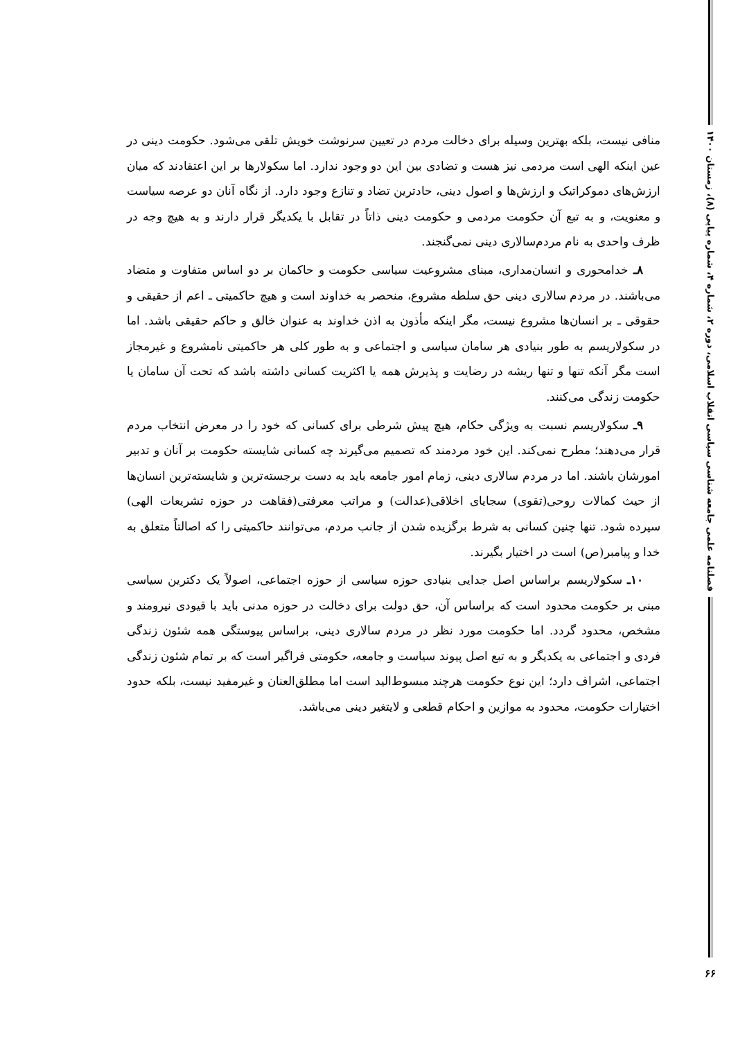فصلنامه علمی جامعه شناسی سیاسی انقلاب اسلامی، دوره ۲، شماره ۴، شماره پیاپی (۸)، زمستان ۱۴۰۰
۶۶
منافی نیست، بلکه بهترین وسیله برای دخالت مردم در تعیین سرنوشت خویش تلقی می‌شود. حکومت دینی در عین اینکه الهی است مردمی نیز هست و تضادی بین این دو وجود ندارد. اما سکولارها بر این اعتقادند که میان ارزش‌های دموکراتیک و ارزش‌ها و اصول دینی، حادترین تضاد و تنازع وجود دارد. از نگاه آنان دو عرصه سیاست و معنویت، و به تبع آن حکومت مردمی و حکومت دینی ذاتاً در تقابل با یکدیگر قرار دارند و به هیچ وجه در ظرف واحدی به نام مردم‌سالاری دینی نمی‌گنجند.
۸ـ خدامحوری و انسان‌مداری، مبنای مشروعیت سیاسی حکومت و حاکمان بر دو اساس متفاوت و متضاد می‌باشند. در مردم سالاری دینی حق سلطه مشروع، منحصر به خداوند است و هیچ حاکمیتی ـ اعم از حقیقی و حقوقی ـ بر انسان‌ها مشروع نیست، مگر اینکه مأذون به اذن خداوند به عنوان خالق و حاکم حقیقی باشد. اما در سکولاریسم به طور بنیادی هر سامان سیاسی و اجتماعی و به طور کلی هر حاکمیتی نامشروع و غیرمجاز است مگر آنکه تنها و تنها ریشه در رضایت و پذیرش همه یا اکثریت کسانی داشته باشد که تحت آن سامان یا حکومت زندگی می‌کنند.
۹ـ سکولاریسم نسبت به ویژگی حکام، هیچ پیش شرطی برای کسانی که خود را در معرض انتخاب مردم قرار می‌دهند؛ مطرح نمی‌کند. این خود مردمند که تصمیم می‌گیرند چه کسانی شایسته حکومت بر آنان و تدبیر امورشان باشند. اما در مردم سالاری دینی، زمام امور جامعه باید به دست برجسته‌ترین و شایسته‌ترین انسان‌ها از حیث کمالات روحی(تقوی) سجایای اخلاقی(عدالت) و مراتب معرفتی(فقاهت در حوزه تشریعات الهی) سپرده شود. تنها چنین کسانی به شرط برگزیده شدن از جانب مردم، می‌توانند حاکمیتی را که اصالتاً متعلق به خدا و پیامبر(ص) است در اختیار بگیرند.
۱۰ـ سکولاریسم براساس اصل جدایی بنیادی حوزه سیاسی از حوزه اجتماعی، اصولاً یک دکترین سیاسی مبنی بر حکومت محدود است که براساس آن، حق دولت برای دخالت در حوزه مدنی باید با قیودی نیرومند و مشخص، محدود گردد. اما حکومت مورد نظر در مردم سالاری دینی، براساس پیوستگی همه شئون زندگی فردی و اجتماعی به یکدیگر و به تبع اصل پیوند سیاست و جامعه، حکومتی فراگیر است که بر تمام شئون زندگی اجتماعی، اشراف دارد؛ این نوع حکومت هرچند مبسوط‌الید است اما مطلق‌العنان و غیرمفید نیست، بلکه حدود اختیارات حکومت، محدود به موازین و احکام قطعی و لایتغیر دینی می‌باشد.